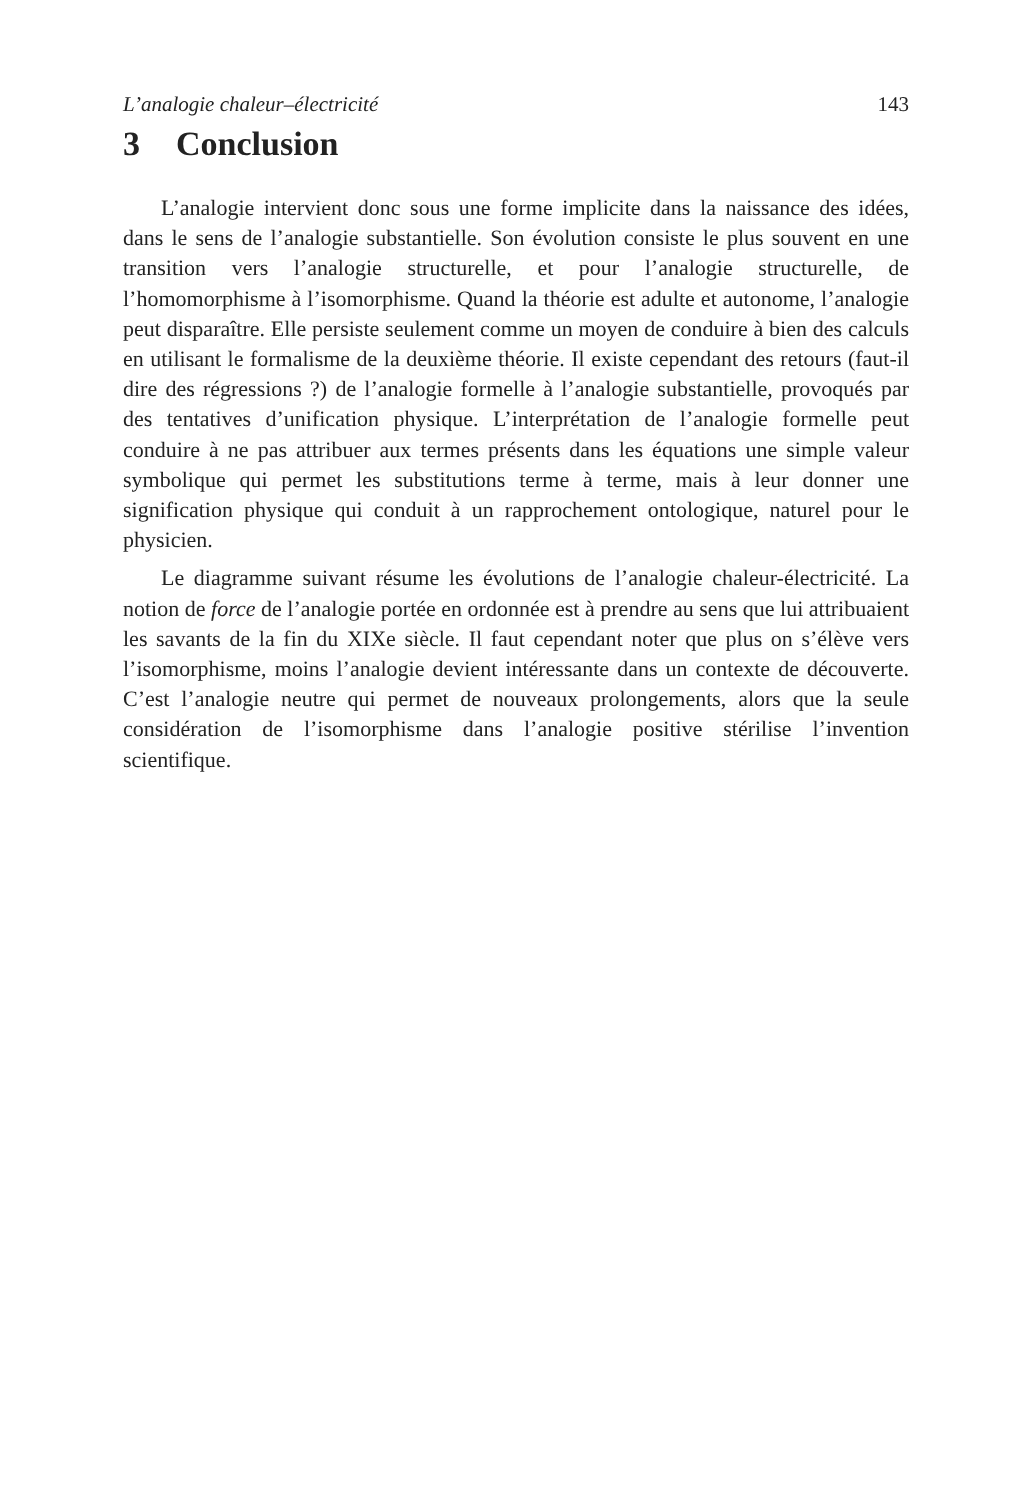L’analogie chaleur–électricité 143
3 Conclusion
L’analogie intervient donc sous une forme implicite dans la naissance des idées, dans le sens de l’analogie substantielle. Son évolution consiste le plus souvent en une transition vers l’analogie structurelle, et pour l’analogie structurelle, de l’homomorphisme à l’isomorphisme. Quand la théorie est adulte et autonome, l’analogie peut disparaître. Elle persiste seulement comme un moyen de conduire à bien des calculs en utilisant le formalisme de la deuxième théorie. Il existe cependant des retours (faut-il dire des régressions ?) de l’analogie formelle à l’analogie substantielle, provoqués par des tentatives d’unification physique. L’interprétation de l’analogie formelle peut conduire à ne pas attribuer aux termes présents dans les équations une simple valeur symbolique qui permet les substitutions terme à terme, mais à leur donner une signification physique qui conduit à un rapprochement ontologique, naturel pour le physicien.
Le diagramme suivant résume les évolutions de l’analogie chaleur-électricité. La notion de force de l’analogie portée en ordonnée est à prendre au sens que lui attribuaient les savants de la fin du XIXe siècle. Il faut cependant noter que plus on s’élève vers l’isomorphisme, moins l’analogie devient intéressante dans un contexte de découverte. C’est l’analogie neutre qui permet de nouveaux prolongements, alors que la seule considération de l’isomorphisme dans l’analogie positive stérilise l’invention scientifique.